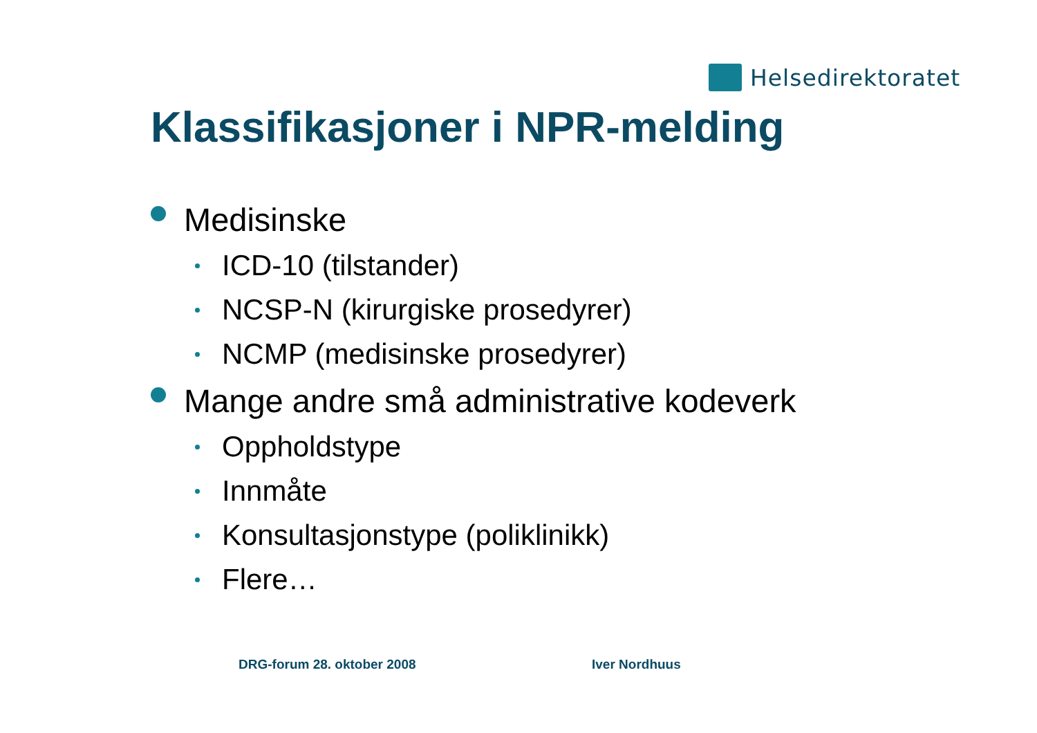Helsedirektoratet
Klassifikasjoner i NPR-melding
Medisinske
ICD-10 (tilstander)
NCSP-N (kirurgiske prosedyrer)
NCMP (medisinske prosedyrer)
Mange andre små administrative kodeverk
Oppholdstype
Innmåte
Konsultasjonstype (poliklinikk)
Flere…
DRG-forum 28. oktober 2008 Iver Nordhuus